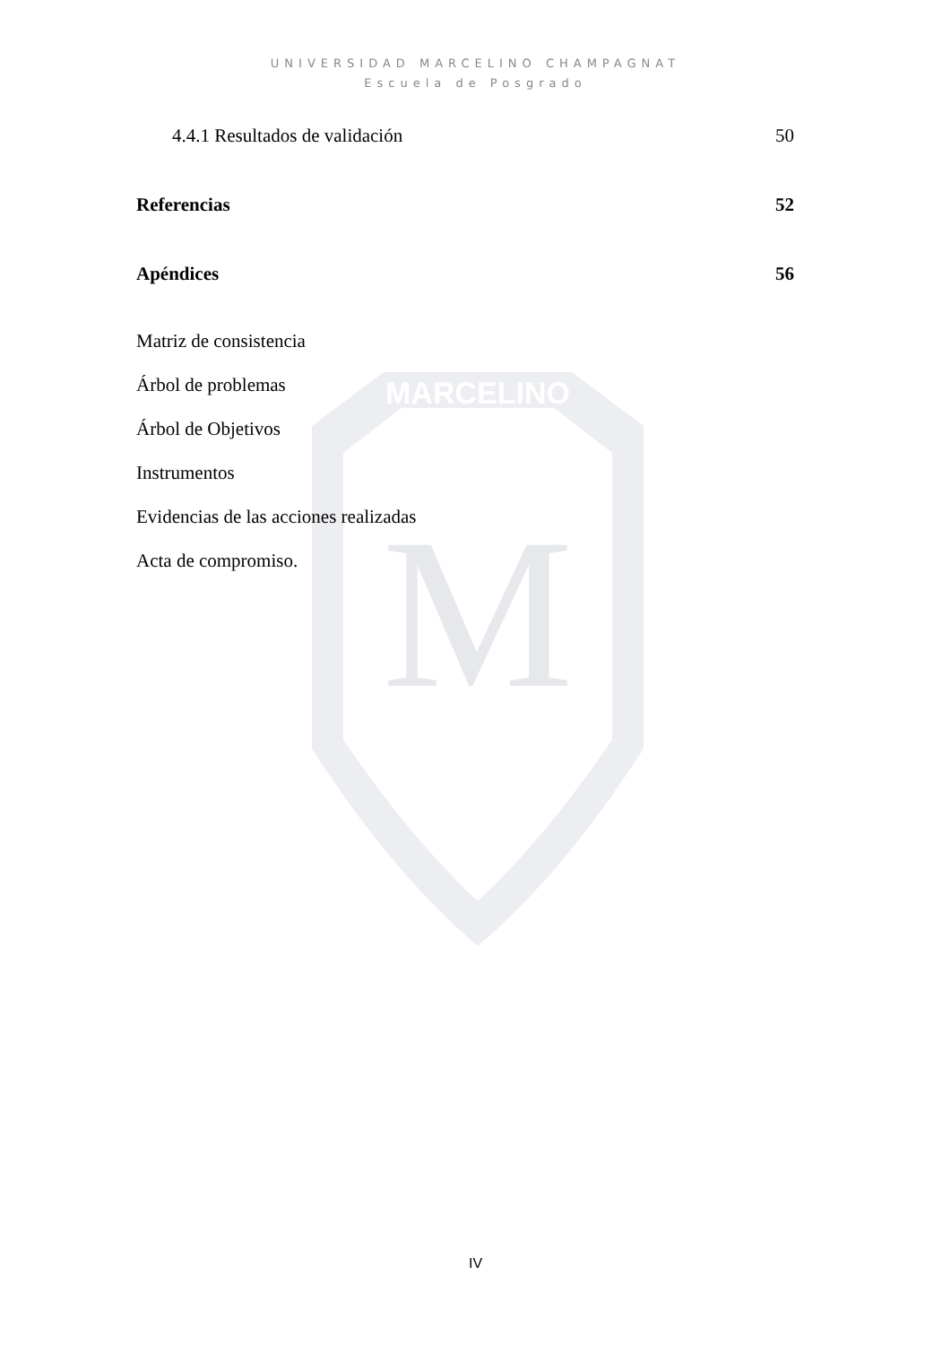MARCELINO
M
UNIVERSIDAD MARCELINO CHAMPAGNAT
Escuela de Posgrado
4.4.1 Resultados de validación 50
Referencias 52
Apéndices 56
Matriz de consistencia
Árbol de problemas
Árbol de Objetivos
Instrumentos
Evidencias de las acciones realizadas
Acta de compromiso.
IV